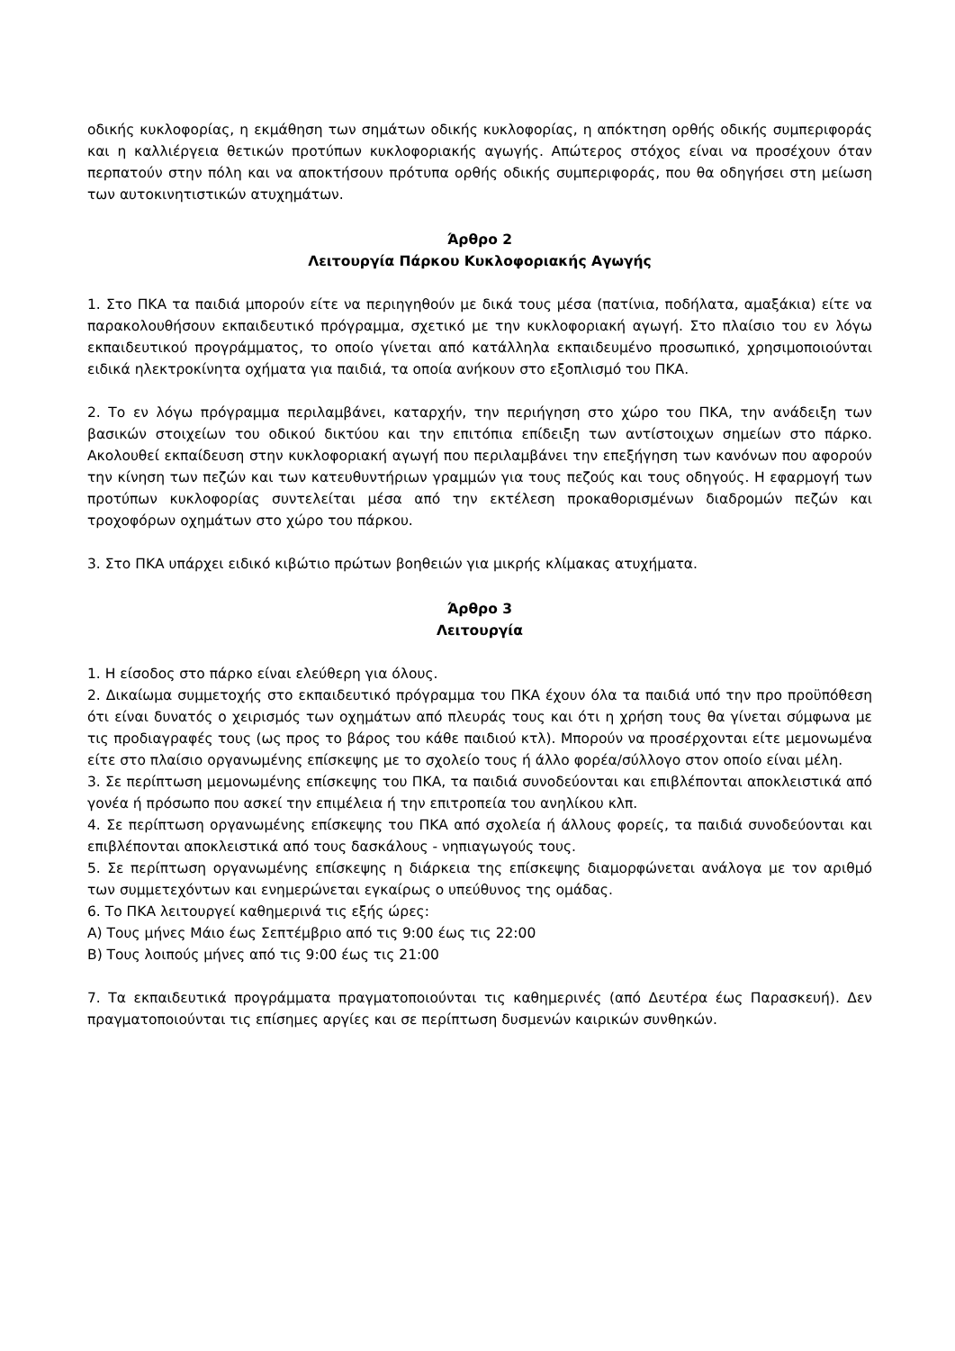οδικής κυκλοφορίας, η εκμάθηση των σημάτων οδικής κυκλοφορίας, η απόκτηση ορθής οδικής συμπεριφοράς και η καλλιέργεια θετικών προτύπων κυκλοφοριακής αγωγής. Απώτερος στόχος είναι να προσέχουν όταν περπατούν στην πόλη και να αποκτήσουν πρότυπα ορθής οδικής συμπεριφοράς, που θα οδηγήσει στη μείωση των αυτοκινητιστικών ατυχημάτων.
Άρθρο 2
Λειτουργία Πάρκου Κυκλοφοριακής Αγωγής
1. Στο ΠΚΑ τα παιδιά μπορούν είτε να περιηγηθούν με δικά τους μέσα (πατίνια, ποδήλατα, αμαξάκια) είτε να παρακολουθήσουν εκπαιδευτικό πρόγραμμα, σχετικό με την κυκλοφοριακή αγωγή. Στο πλαίσιο του εν λόγω εκπαιδευτικού προγράμματος, το οποίο γίνεται από κατάλληλα εκπαιδευμένο προσωπικό, χρησιμοποιούνται ειδικά ηλεκτροκίνητα οχήματα για παιδιά, τα οποία ανήκουν στο εξοπλισμό του ΠΚΑ.
2. Το εν λόγω πρόγραμμα περιλαμβάνει, καταρχήν, την περιήγηση στο χώρο του ΠΚΑ, την ανάδειξη των βασικών στοιχείων του οδικού δικτύου και την επιτόπια επίδειξη των αντίστοιχων σημείων στο πάρκο. Ακολουθεί εκπαίδευση στην κυκλοφοριακή αγωγή που περιλαμβάνει την επεξήγηση των κανόνων που αφορούν την κίνηση των πεζών και των κατευθυντήριων γραμμών για τους πεζούς και τους οδηγούς. Η εφαρμογή των προτύπων κυκλοφορίας συντελείται μέσα από την εκτέλεση προκαθορισμένων διαδρομών πεζών και τροχοφόρων οχημάτων στο χώρο του πάρκου.
3. Στο ΠΚΑ υπάρχει ειδικό κιβώτιο πρώτων βοηθειών για μικρής κλίμακας ατυχήματα.
Άρθρο 3
Λειτουργία
1. Η είσοδος στο πάρκο είναι ελεύθερη για όλους.
2. Δικαίωμα συμμετοχής στο εκπαιδευτικό πρόγραμμα του ΠΚΑ έχουν όλα τα παιδιά υπό την προ προϋπόθεση ότι είναι δυνατός ο χειρισμός των οχημάτων από πλευράς τους και ότι η χρήση τους θα γίνεται σύμφωνα με τις προδιαγραφές τους (ως προς το βάρος του κάθε παιδιού κτλ). Μπορούν να προσέρχονται είτε μεμονωμένα είτε στο πλαίσιο οργανωμένης επίσκεψης με το σχολείο τους ή άλλο φορέα/σύλλογο στον οποίο είναι μέλη.
3. Σε περίπτωση μεμονωμένης επίσκεψης του ΠΚΑ, τα παιδιά συνοδεύονται και επιβλέπονται αποκλειστικά από γονέα ή πρόσωπο που ασκεί την επιμέλεια ή την επιτροπεία του ανηλίκου κλπ.
4. Σε περίπτωση οργανωμένης επίσκεψης του ΠΚΑ από σχολεία ή άλλους φορείς, τα παιδιά συνοδεύονται και επιβλέπονται αποκλειστικά από τους δασκάλους - νηπιαγωγούς τους.
5. Σε περίπτωση οργανωμένης επίσκεψης η διάρκεια της επίσκεψης διαμορφώνεται ανάλογα με τον αριθμό των συμμετεχόντων και ενημερώνεται εγκαίρως ο υπεύθυνος της ομάδας.
6. Το ΠΚΑ λειτουργεί καθημερινά τις εξής ώρες:
Α) Τους μήνες Μάιο έως Σεπτέμβριο από τις 9:00 έως τις 22:00
Β) Τους λοιπούς μήνες από τις 9:00 έως τις 21:00
7. Τα εκπαιδευτικά προγράμματα πραγματοποιούνται τις καθημερινές (από Δευτέρα έως Παρασκευή). Δεν πραγματοποιούνται τις επίσημες αργίες και σε περίπτωση δυσμενών καιρικών συνθηκών.